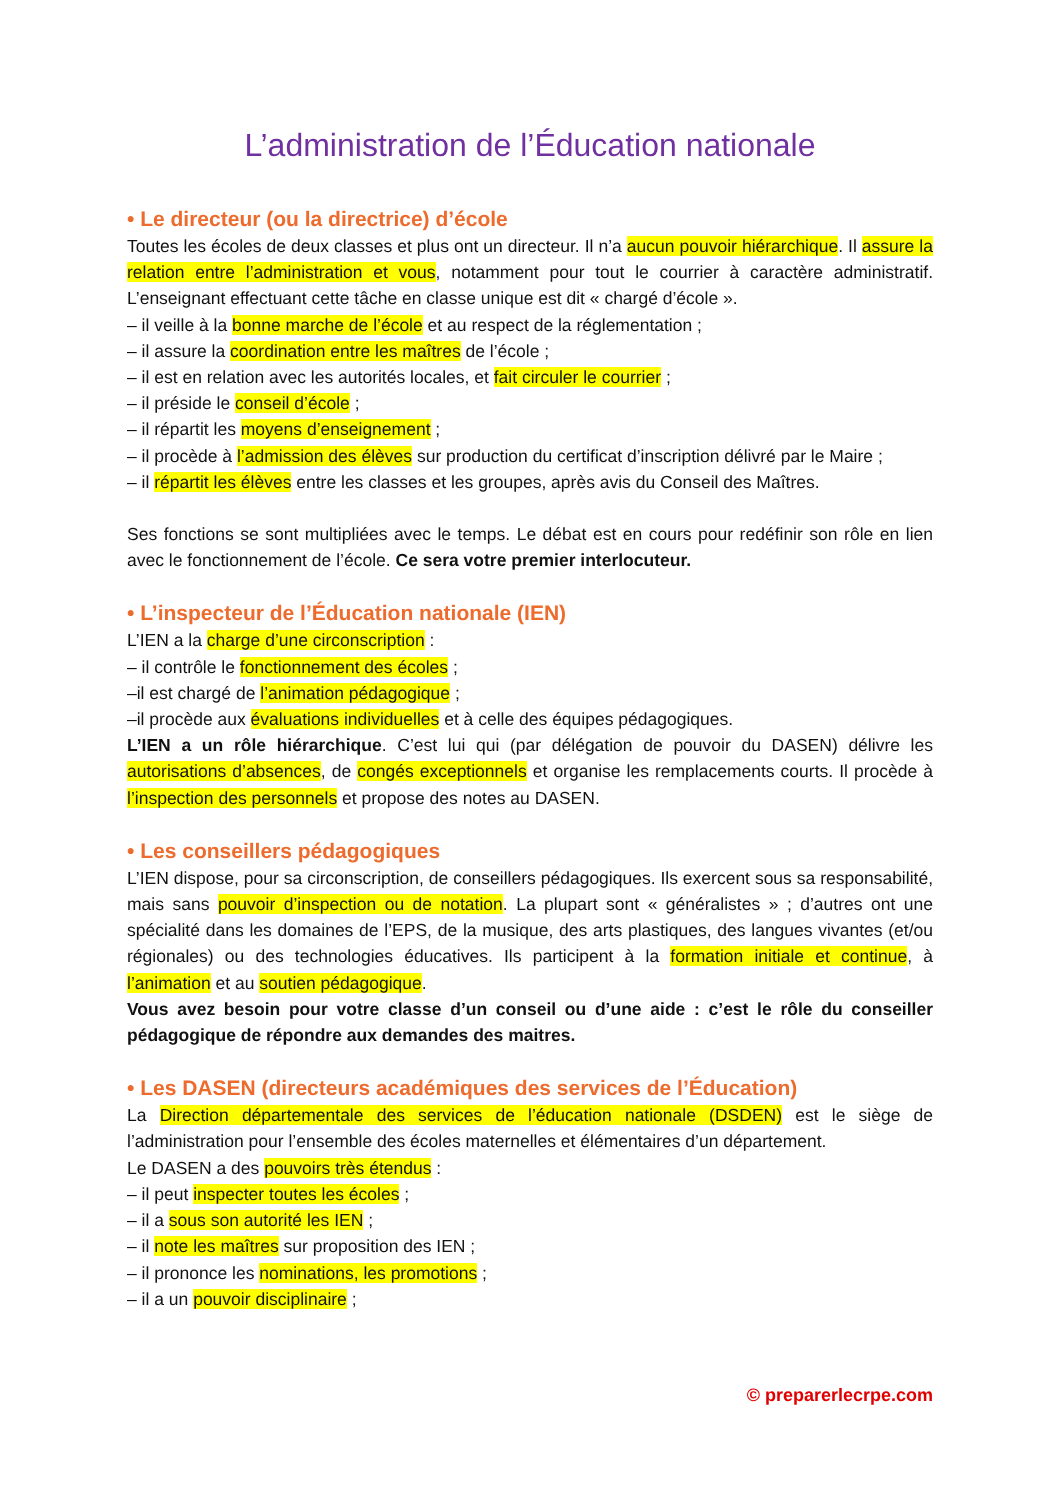L’administration de l’Éducation nationale
• Le directeur (ou la directrice) d’école
Toutes les écoles de deux classes et plus ont un directeur. Il n’a aucun pouvoir hiérarchique. Il assure la relation entre l’administration et vous, notamment pour tout le courrier à caractère administratif. L’enseignant effectuant cette tâche en classe unique est dit « chargé d’école ».
– il veille à la bonne marche de l’école et au respect de la réglementation ;
– il assure la coordination entre les maîtres de l’école ;
– il est en relation avec les autorités locales, et fait circuler le courrier ;
– il préside le conseil d’école ;
– il répartit les moyens d’enseignement ;
– il procède à l’admission des élèves sur production du certificat d’inscription délivré par le Maire ;
– il répartit les élèves entre les classes et les groupes, après avis du Conseil des Maîtres.
Ses fonctions se sont multipliées avec le temps. Le débat est en cours pour redéfinir son rôle en lien avec le fonctionnement de l’école. Ce sera votre premier interlocuteur.
• L’inspecteur de l’Éducation nationale (IEN)
L’IEN a la charge d’une circonscription :
– il contrôle le fonctionnement des écoles ;
–il est chargé de l’animation pédagogique ;
–il procède aux évaluations individuelles et à celle des équipes pédagogiques.
L’IEN a un rôle hiérarchique. C’est lui qui (par délégation de pouvoir du DASEN) délivre les autorisations d’absences, de congés exceptionnels et organise les remplacements courts. Il procède à l’inspection des personnels et propose des notes au DASEN.
• Les conseillers pédagogiques
L’IEN dispose, pour sa circonscription, de conseillers pédagogiques. Ils exercent sous sa responsabilité, mais sans pouvoir d’inspection ou de notation. La plupart sont « généralistes » ; d’autres ont une spécialité dans les domaines de l’EPS, de la musique, des arts plastiques, des langues vivantes (et/ou régionales) ou des technologies éducatives. Ils participent à la formation initiale et continue, à l’animation et au soutien pédagogique.
Vous avez besoin pour votre classe d’un conseil ou d’une aide : c’est le rôle du conseiller pédagogique de répondre aux demandes des maitres.
• Les DASEN (directeurs académiques des services de l’Éducation)
La Direction départementale des services de l’éducation nationale (DSDEN) est le siège de l’administration pour l’ensemble des écoles maternelles et élémentaires d’un département.
Le DASEN a des pouvoirs très étendus :
– il peut inspecter toutes les écoles ;
– il a sous son autorité les IEN ;
– il note les maîtres sur proposition des IEN ;
– il prononce les nominations, les promotions ;
– il a un pouvoir disciplinaire ;
© preparerlecrpe.com